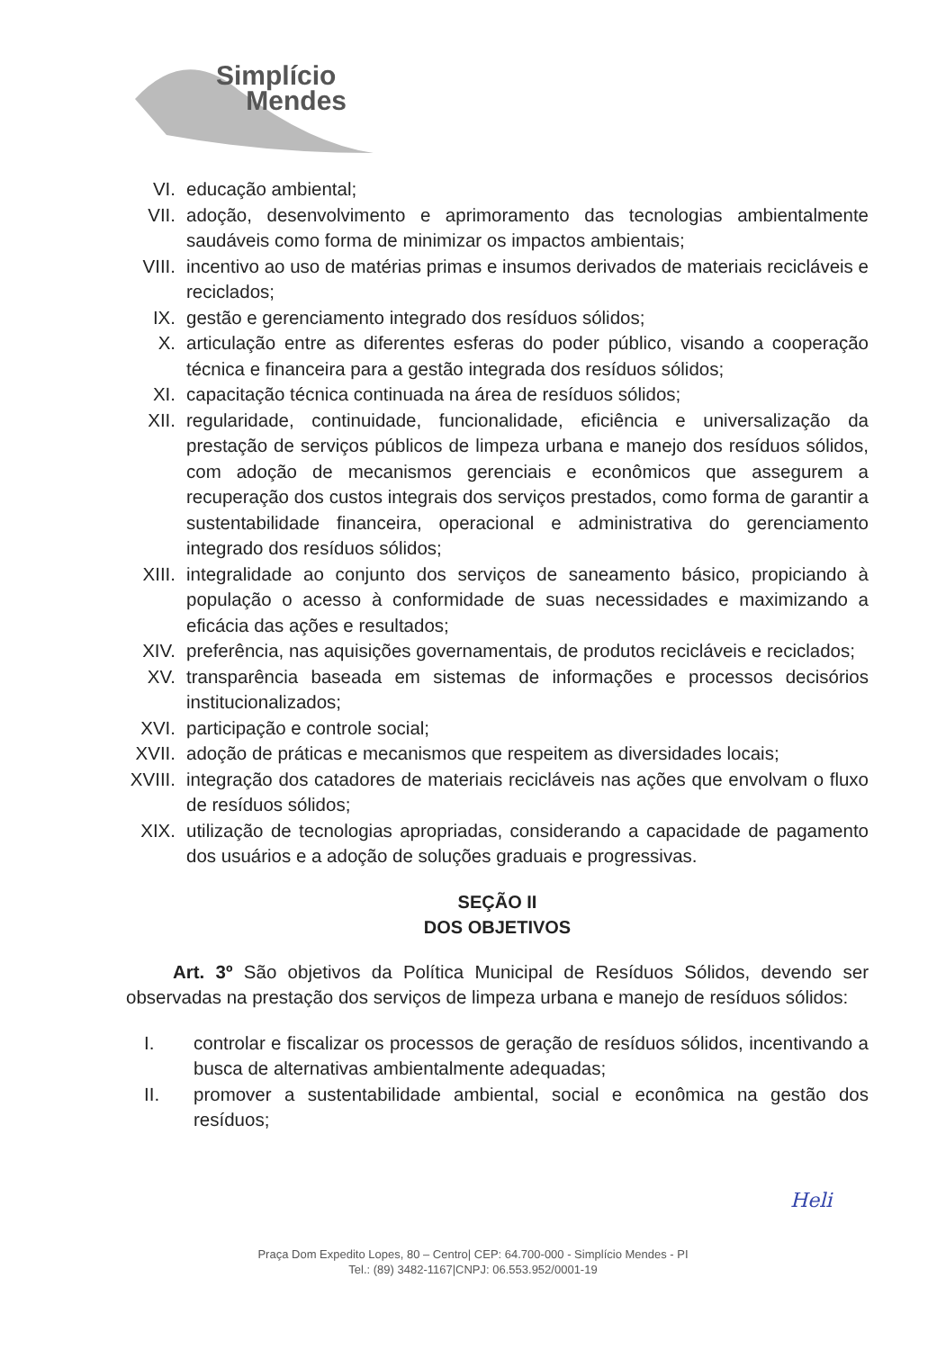Simplício
Mendes
VI. educação ambiental;
VII. adoção, desenvolvimento e aprimoramento das tecnologias ambientalmente saudáveis como forma de minimizar os impactos ambientais;
VIII.
incentivo ao uso de matérias primas e insumos derivados de materiais recicláveis e reciclados;
IX. gestão e gerenciamento integrado dos resíduos sólidos;
X. articulação entre as diferentes esferas do poder público, visando a cooperação técnica e financeira para a gestão integrada dos resíduos sólidos;
XI. capacitação técnica continuada na área de resíduos sólidos;
XII. regularidade, continuidade, funcionalidade, eficiência e universalização da prestação de serviços públicos de limpeza urbana e manejo dos resíduos sólidos, com adoção de mecanismos gerenciais e econômicos que assegurem a recuperação dos custos integrais dos serviços prestados, como forma de garantir a sustentabilidade financeira, operacional e administrativa do gerenciamento integrado dos resíduos sólidos;
XIII.
integralidade ao conjunto dos serviços de saneamento básico, propiciando à população o acesso à conformidade de suas necessidades e maximizando a eficácia das ações e resultados;
XIV. preferência, nas aquisições governamentais, de produtos recicláveis e reciclados;
XV. transparência baseada em sistemas de informações e processos decisórios institucionalizados;
XVI. participação e controle social;
XVII.
adoção de práticas e mecanismos que respeitem as diversidades locais;
XVIII.
integração dos catadores de materiais recicláveis nas ações que envolvam o fluxo de resíduos sólidos;
XIX. utilização de tecnologias apropriadas, considerando a capacidade de pagamento dos usuários e a adoção de soluções graduais e progressivas.
SEÇÃO II
DOS OBJETIVOS
Art. 3º São objetivos da Política Municipal de Resíduos Sólidos, devendo ser observadas na prestação dos serviços de limpeza urbana e manejo de resíduos sólidos:
I. controlar e fiscalizar os processos de geração de resíduos sólidos, incentivando a busca de alternativas ambientalmente adequadas;
II. promover a sustentabilidade ambiental, social e econômica na gestão dos resíduos;
Heli
Praça Dom Expedito Lopes, 80 – Centro| CEP: 64.700-000 - Simplício Mendes - PI
Tel.: (89) 3482-1167|CNPJ: 06.553.952/0001-19